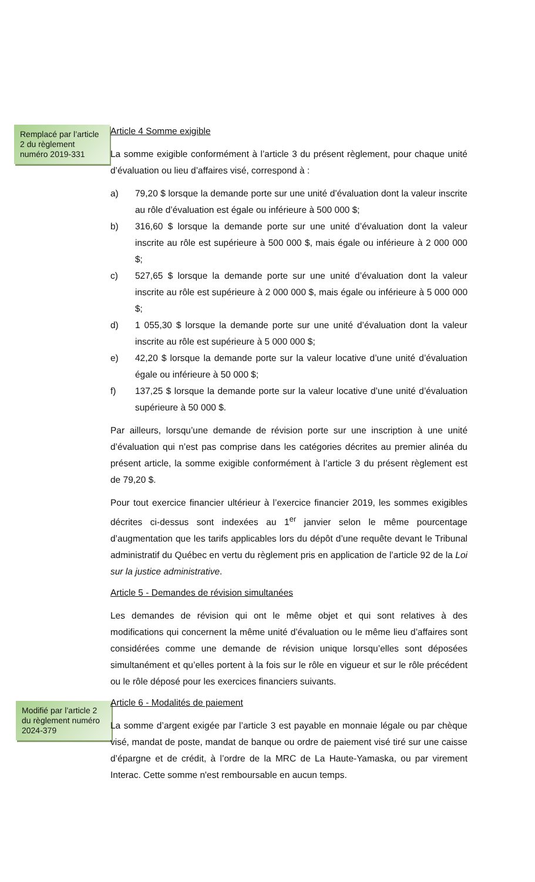Remplacé par l’article 2 du règlement numéro 2019-331
Article 4 Somme exigible
La somme exigible conformément à l’article 3 du présent règlement, pour chaque unité d’évaluation ou lieu d’affaires visé, correspond à :
a) 79,20 $ lorsque la demande porte sur une unité d’évaluation dont la valeur inscrite au rôle d’évaluation est égale ou inférieure à 500 000 $;
b) 316,60 $ lorsque la demande porte sur une unité d’évaluation dont la valeur inscrite au rôle est supérieure à 500 000 $, mais égale ou inférieure à 2 000 000 $;
c) 527,65 $ lorsque la demande porte sur une unité d’évaluation dont la valeur inscrite au rôle est supérieure à 2 000 000 $, mais égale ou inférieure à 5 000 000 $;
d) 1 055,30 $ lorsque la demande porte sur une unité d’évaluation dont la valeur inscrite au rôle est supérieure à 5 000 000 $;
e) 42,20 $ lorsque la demande porte sur la valeur locative d’une unité d’évaluation égale ou inférieure à 50 000 $;
f) 137,25 $ lorsque la demande porte sur la valeur locative d’une unité d’évaluation supérieure à 50 000 $.
Par ailleurs, lorsqu’une demande de révision porte sur une inscription à une unité d’évaluation qui n’est pas comprise dans les catégories décrites au premier alinéa du présent article, la somme exigible conformément à l’article 3 du présent règlement est de 79,20 $.
Pour tout exercice financier ultérieur à l’exercice financier 2019, les sommes exigibles décrites ci-dessus sont indexées au 1<sup>er</sup> janvier selon le même pourcentage d’augmentation que les tarifs applicables lors du dépôt d’une requête devant le Tribunal administratif du Québec en vertu du règlement pris en application de l’article 92 de la Loi sur la justice administrative.
Article 5 - Demandes de révision simultanées
Les demandes de révision qui ont le même objet et qui sont relatives à des modifications qui concernent la même unité d’évaluation ou le même lieu d’affaires sont considérées comme une demande de révision unique lorsqu’elles sont déposées simultanément et qu’elles portent à la fois sur le rôle en vigueur et sur le rôle précédent ou le rôle déposé pour les exercices financiers suivants.
Modifié par l’article 2 du règlement numéro 2024-379
Article 6 - Modalités de paiement
La somme d’argent exigée par l’article 3 est payable en monnaie légale ou par chèque visé, mandat de poste, mandat de banque ou ordre de paiement visé tiré sur une caisse d’épargne et de crédit, à l’ordre de la MRC de La Haute-Yamaska, ou par virement Interac. Cette somme n'est remboursable en aucun temps.